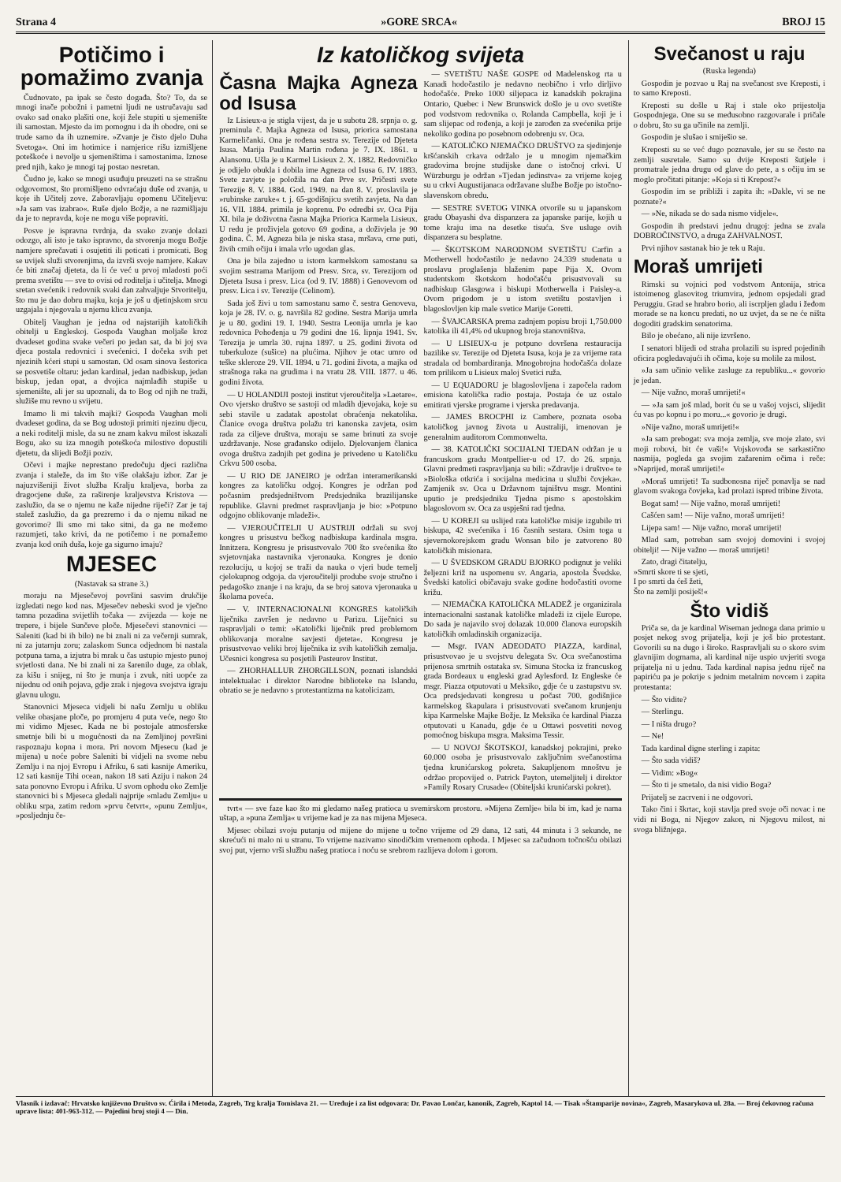Strana 4 »GORE SRCA« BROJ 15
Potičimo i pomažimo zvanja
Čudnovato, pa ipak se često događa. Što? To, da se mnogi inače pobožni i pametni ljudi ne ustručavaju sad ovako sad onako plašiti one, koji žele stupiti u sjemenište ili samostan. Mjesto da im pomognu i da ih obodre, oni se trude samo da ih uznemire. »Zvanje je čisto djelo Duha Svetoga«. Oni im hotimice i namjerice rišu izmišljene poteškoće i nevolje u sjemeništima i samostanima. Iznose pred njih, kako je mnogi taj postao nesretan.
Čudno je, kako se mnogi usuđuju preuzeti na se strašnu odgovornost, što promišljeno odvraćaju duše od zvanja, u koje ih Učitelj zove. Zaboravljaju opomenu Učiteljevu: »Ja sam vas izabrao«. Ruše djelo Božje, a ne razmišljaju da je to nepravda, koje ne mogu više popraviti.
Posve je ispravna tvrdnja, da svako zvanje dolazi odozgo, ali isto je tako ispravno, da stvorenja mogu Božje namjere sprečavati i osujetiti ili poticati i promicati. Bog se uvijek služi stvorenjima, da izvrši svoje namjere. Kakav će biti značaj djeteta, da li će već u prvoj mladosti poći prema svetištu — sve to ovisi od roditelja i učitelja. Mnogi sretan svećenik i redovnik svaki dan zahvaljuje Stvoritelju, što mu je dao dobru majku, koja je još u djetinjskom srcu uzgajala i njegovala u njemu klicu zvanja.
Obitelj Vaughan je jedna od najstarijih katoličkih obitelji u Engleskoj. Gospođa Vaughan moljaše kroz dvadeset godina svake večeri po jedan sat, da bi joj sva djeca postala redovnici i svećenici. I dočeka svih pet njezinih kćeri stupi u samostan. Od osam sinova šestorica se posvetiše oltaru: jedan kardinal, jedan nadbiskup, jedan biskup, jedan opat, a dvojica najmlađih stupiše u sjemenište, ali jer su upoznali, da to Bog od njih ne traži, služiše mu revno u svijetu.
Imamo li mi takvih majki? Gospođa Vaughan moli dvadeset godina, da se Bog udostoji primiti njezinu djecu, a neki roditelji misle, da su ne znam kakvu milost iskazali Bogu, ako su iza mnogih poteškoća milostivo dopustili djetetu, da slijedi Božji poziv.
Očevi i majke neprestano predočuju djeci različna zvanja i staleže, da im što više olakšaju izbor. Zar je najuzvišeniji život služba Kralju kraljeva, borba za dragocjene duše, za raširenje kraljevstva Kristova — zaslužio, da se o njemu ne kaže nijedne riječi? Zar je taj stalež zaslužio, da ga prezremo i da o njemu nikad ne govorimo? Ili smo mi tako sitni, da ga ne možemo razumjeti, tako krivi, da ne potičemo i ne pomažemo zvanja kod onih duša, koje ga sigurno imaju?
MJESEC
(Nastavak sa strane 3.)
moraju na Mjesečevoj površini sasvim drukčije izgledati nego kod nas. Mjesečev nebeski svod je vječno tamna pozadina svijetlih točaka — zvijezda — koje ne trepere, i bijele Sunčeve ploče. Mjesečevi stanovnici — Saleniti (kad bi ih bilo) ne bi znali ni za večernji sumrak, ni za jutarnju zoru; zalaskom Sunca odjednom bi nastala potpuna tama, a izjutra bi mrak u čas ustupio mjesto punoj svjetlosti dana. Ne bi znali ni za šarenilo duge, za oblak, za kišu i snijeg, ni što je munja i zvuk, niti uopće za nijednu od onih pojava, gdje zrak i njegova svojstva igraju glavnu ulogu.
Stanovnici Mjeseca vidjeli bi našu Zemlju u obliku velike obasjane ploče, po promjeru 4 puta veće, nego što mi vidimo Mjesec. Kada ne bi postojale atmosferske smetnje bili bi u mogućnosti da na Zemljinoj površini raspoznaju kopna i mora. Pri novom Mjesecu (kad je mijena) u noće pobre Saleniti bi vidjeli na svome nebu Zemlju i na njoj Evropu i Afriku, 6 sati kasnije Ameriku, 12 sati kasnije Tihi ocean, nakon 18 sati Aziju i nakon 24 sata ponovno Evropu i Afriku. U svom ophodu oko Zemlje stanovnici bi s Mjeseca gledali najprije »mladu Zemlju« u obliku srpa, zatim redom »prvu četvrt«, »punu Zemlju«, »posljednju če-
Iz katoličkog svijeta
Časna Majka Agneza od Isusa
Iz Lisieux-a je stigla vijest, da je u subotu 28. srpnja o. g. preminula č. Majka Agneza od Isusa, priorica samostana Karmeličanki. Ona je rođena sestra sv. Terezije od Djeteta Isusa. Marija Paulina Martin rođena je 7. IX. 1861. u Alansonu. Ušla je u Karmel Lisieux 2. X. 1882. Redovničko je odijelo obukla i dobila ime Agneza od Isusa 6. IV. 1883. Svete zavjete je položila na dan Prve sv. Pričesti svete Terezije 8. V. 1884. God. 1949. na dan 8. V. proslavila je »rubinske zaruke« t. j. 65-godišnjicu svetih zavjeta. Na dan 16. VII. 1884. primila je koprenu. Po odredbi sv. Oca Pija XI. bila je doživotna časna Majka Priorica Karmela Lisieux. U redu je proživjela gotovo 69 godina, a doživjela je 90 godina. Č. M. Agneza bila je niska stasa, mršava, crne puti, živih crnih očiju i imala vrlo ugodan glas.
Ona je bila zajedno u istom karmelskom samostanu sa svojim sestrama Marijom od Presv. Srca, sv. Terezijom od Djeteta Isusa i presv. Lica (od 9. IV. 1888) i Genovevom od presv. Lica i sv. Terezije (Celinom).
Sada još živi u tom samostanu samo č. sestra Genoveva, koja je 28. IV. o. g. navršila 82 godine. Sestra Marija umrla je u 80. godini 19. I. 1940. Sestra Leonija umrla je kao redovnica Pohođenja u 79 godini dne 16. lipnja 1941. Sv. Terezija je umrla 30. rujna 1897. u 25. godini života od tuberkuloze (sušice) na plućima. Njihov je otac umro od teške skleroze 29. VII. 1894. u 71. godini života, a majka od strašnoga raka na grudima i na vratu 28. VIII. 1877. u 46. godini života.
— U HOLANDIJI postoji institut vjeroučitelja »Laetare«. Ovo vjersko društvo se sastoji od mladih djevojaka, koje su sebi stavile u zadatak apostolat obraćenja nekatolika. Članice ovoga društva polažu tri kanonska zavjeta, osim rada za ciljeve društva, moraju se same brinuti za svoje uzdržavanje. Nose građansko odijelo. Djelovanjem članica ovoga društva zadnjih pet godina je privedeno u Katoličku Crkvu 500 osoba.
— U RIO DE JANEIRO je održan interamerikanski kongres za katoličku odgoj. Kongres je održan pod počasnim predsjedništvom Predsjednika brazilijanske republike. Glavni predmet raspravljanja je bio: »Potpuno odgojno oblikovanje mladeži«.
— VJEROUČITELJI U AUSTRIJI održali su svoj kongres u prisustvu bečkog nadbiskupa kardinala msgra. Innitzera. Kongresu je prisustvovalo 700 što svećenika što svjetovnjaka nastavnika vjeronauka. Kongres je donio rezoluciju, u kojoj se traži da nauka o vjeri bude temelj cjelokupnog odgoja. da vjeroučitelji produbе svoje stručno i pedagoško znanje i na kraju, da se broj satova vjeronauka u školama poveća.
— V. INTERNACIONALNI KONGRES katoličkih liječnika završen je nedavno u Parizu. Liječnici su raspravljali o temi: »Katolički liječnik pred problemom oblikovanja moralne savjesti djeteta«. Kongresu je prisustvovao veliki broj liječnika iz svih katoličkih zemalja. Učesnici kongresa su posjetili Pasteurov Institut.
— ZHORHALLUR ZHORGILLSON, poznati islandski intelektualac i direktor Narodne biblioteke na Islandu, obratio se je nedavno s protestantizma na katolicizam.
— SVETIŠTU NAŠE GOSPE od Madelenskog rta u Kanadi hodočastilo je nedavno neobično i vrlo dirljivo hodočašće. Preko 1000 siljepaca iz kanadskih pokrajina Ontario, Quebec i New Brunswick došlo je u ovo svetište pod vodstvom redovnika o. Rolanda Campbella, koji je i sam slijepac od rođenja, a koji je zarođen za svećenika prije nekoliko godina po posebnom odobrenju sv. Oca.
— KATOLIČKO NJEMAČKO DRUŠTVO za sjedinjenje kršćanskih crkava održalo je u mnogim njemačkim gradovima brojne studijske dane o istočnoj crkvi. U Würzburgu je održan »Tjedan jedinstva« za vrijeme kojeg su u crkvi Augustijanaca održavane službe Božje po istočno-slavenskom obredu.
— SESTRE SVETOG VINKA otvorile su u japanskom gradu Obayashi dva dispanzera za japanske parije, kojih u tome kraju ima na desetke tisuća. Sve usluge ovih dispanzera su besplatne.
— ŠKOTSKOM NARODNOM SVETIŠTU Carfin a Motherwell hodočastilo je nedavno 24.339 studenata u proslavu proglašenja blaženim pape Pija X. Ovom studentskom škotskom hodočašću prisustvovali su nadbiskup Glasgowa i biskupi Motherwella i Paisley-a. Ovom prigodom je u istom svetištu postavljen i blagoslovljen kip male svetice Marije Goretti.
— ŠVAJCARSKA prema zadnjem popisu broji 1,750.000 katolika ili 41,4% od ukupnog broja stanovništva.
— U LISIEUX-u je potpuno dovršena restauracija bazilike sv. Terezije od Djeteta Isusa, koja je za vrijeme rata stradala od bombardiranja. Mnogobrojna hodočašća dolaze tom prilikom u Lisieux malој Svetici ruža.
— U EQUADORU je blagoslovljena i započela radom emisiona katolička radio postaja. Postaja će uz ostalo emitirati vjerske programe i vjerska predavanja.
— JAMES BROCPHI iz Cambere, poznata osoba katoličkog javnog života u Australiji, imenovan je generalnim auditorom Commonwelta.
— 38. KATOLIČKI SOCIJALNI TJEDAN održan je u francuskom gradu Montpellier-u od 17. do 26. srpnja. Glavni predmeti raspravljanja su bili: »Zdravlje i društvo« te »Biološka otkrića i socijalna medicina u službi čovjeka«. Zamjenik sv. Oca u Državnom tajništvu msgr. Montini uputio je predsjedniku Tjedna pismo s apostolskim blagoslovom sv. Oca za uspješni rad tjedna.
— U KOREJI su uslijed rata katoličke misije izgubile tri biskupa, 42 svećenika i 16 časnih sestara. Osim toga u sjevernokorejskom gradu Wonsan bilo je zatvoreno 80 katoličkih misionara.
— U ŠVEDSKOM GRADU BJORKO podignut je veliki željezni križ na uspomenu sv. Angaria, apostola Švedske. Švedski katolici običavaju svake godine hodočastiti ovome križu.
— NJEMAČKA KATOLIČKA MLADEŽ je organizirala internacionalni sastanak katoličke mladeži iz cijele Europe. Do sada je najavilo svoj dolazak 10.000 članova europskih katoličkih omladinskih organizacija.
— Msgr. IVAN ADEODATO PIAZZA, kardinal, prisustvovao je u svojstvu delegata Sv. Oca svečanostima prijenosa smrtnih ostataka sv. Simuna Stocka iz francuskog grada Bordeaux u engleski grad Aylesford. Iz Engleske će msgr. Piazza otputovati u Meksiko, gdje će u zastupstvu sv. Oca predsjedavati kongresu u počast 700. godišnjice karmelskog škapulara i prisustvovati svečanom krunjenju kipa Karmelske Majke Božje. Iz Meksika će kardinal Piazza otputovati u Kanadu, gdje će u Ottawi posvetiti novog pomoćnog biskupa msgra. Maksima Tessir.
— U NOVOJ ŠKOTSKOJ, kanadskoj pokrajini, preko 60.000 osoba je prisustvovalo zaključnim svečanostima tjedna krunićarskog pokreta. Sakupljenom mnoštvu je održao propovijed o. Patrick Payton, utemeljitelj i direktor »Family Rosary Crusade« (Obiteljski krunićarski pokret).
tvrt« — sve faze kao što mi gledamo našeg pratioca u svemirskom prostoru. »Mijena Zemlje« bila bi im, kad je nama uštap, a »puna Zemlja« u vrijeme kad je za nas mijena Mjeseca.
Mjesec obilazi svoju putanju od mijene do mijene u točno vrijeme od 29 dana, 12 sati, 44 minuta i 3 sekunde, ne skrećući ni malo ni u stranu. To vrijeme nazivamo sinodičkim vremenom ophoda. I Mjesec sa začudnom točnošću obilazi svoj put, vjerno vrši službu našeg pratioca i noću se srebrom razlijeva dolom i gorom.
Svečanost u raju
(Ruska legenda)
Gospodin je pozvao u Raj na svečanost sve Kreposti, i to samo Kreposti.
Kreposti su došle u Raj i stale oko prijestolja Gospodnjega. One su se međusobno razgovarale i pričale o dobru, što su ga učinile na zemlji.
Gospodin je slušao i smiješio se.
Kreposti su se već dugo poznavale, jer su se često na zemlji susretale. Samo su dvije Kreposti šutjele i promatrale jedna drugu od glave do pete, a s očiju im se moglo pročitati pitanje: »Koja si ti Krepost?«
Gospodin im se približi i zapita ih: »Dakle, vi se ne poznate?«
— »Ne, nikada se do sada nismo vidjele«.
Gospodin ih predstavi jednu drugoj: jedna se zvala DOBROČINSTVO, a druga ZAHVALNOST.
Prvi njihov sastanak bio je tek u Raju.
Moraš umrijeti
Rimski su vojnici pod vodstvom Antonija, strica istoimenog glasovitog triumvira, jednom opsjedali grad Peruggiu. Grad se hrabro borio, ali iscrpljen gladu i žeđom morade se na koncu predati, no uz uvjet, da se ne će ništa dogoditi gradskim senatorima.
Bilo je obećano, ali nije izvršeno.
I senatori blijedi od straha prolazili su ispred pojedinih oficira pogledavajući ih očima, koje su molile za milost.
»Ja sam učinio velike zasluge za republiku...« govorio je jedan.
— Nije važno, moraš umrijeti!«
— »Ja sam još mlad, borit ću se u vašoj vojsci, slijedit ću vas po kopnu i po moru...« govorio je drugi.
»Nije važno, moraš umrijeti!«
»Ja sam prebogat: sva moja zemlja, sve moje zlato, svi moji robovi, bit će vaši!« Vojskovođa se sarkastično nasmija, pogleda ga svojim zažarenim očima i reče: »Naprijed, moraš umrijeti!«
»Moraš umrijeti! Ta sudbonosna riječ ponavlja se nad glavom svakoga čovjeka, kad prolazi ispred tribine života.
Bogat sam! — Nije važno, moraš umrijeti!
Cašćen sam! — Nije važno, moraš umrijeti!
Lijepa sam! — Nije važno, moraš umrijeti!
Mlad sam, potreban sam svojoj domovini i svojoj obitelji! — Nije važno — moraš umrijeti!
Zato, dragi čitatelju,
»Smrti skore ti se sjeti,
I po smrti da ćeš žeti,
Što na zemlji posiješ!«
Što vidiš
Priča se, da je kardinal Wiseman jednoga dana primio u posjet nekog svog prijatelja, koji je još bio protestant. Govorili su na dugo i široko. Raspravljali su o skoro svim glavnijim dogmama, ali kardinal nije uspio uvjeriti svoga prijatelja ni u jednu. Tada kardinal napisa jednu riječ na papiriću pa je pokrije s jednim metalnim novcem i zapita protestanta:
— Što vidite?
— Sterlingu.
— I ništa drugo?
— Ne!
Tada kardinal digne sterling i zapita:
— Što sada vidiš?
— Vidim: »Bog«
— Što ti je smetalo, da nisi vidio Boga?
Prijatelj se zacrveni i ne odgovori.
Tako čini i škrtac, koji stavlja pred svoje oči novac i ne vidi ni Boga, ni Njegov zakon, ni Njegovu milost, ni svoga bližnjega.
Vlasnik i izdavač: Hrvatsko književno Društvo sv. Ćirila i Metoda, Zagreb, Trg kralja Tomislava 21. — Uređuje i za list odgovara: Dr. Pavao Lončar, kanonik, Zagreb, Kaptol 14. — Tisak »Štamparije novina«, Zagreb, Masarykova ul. 28a. — Broj čekovnog računa uprave lista: 401-963-312. — Pojedini broj stoji 4 — Din.